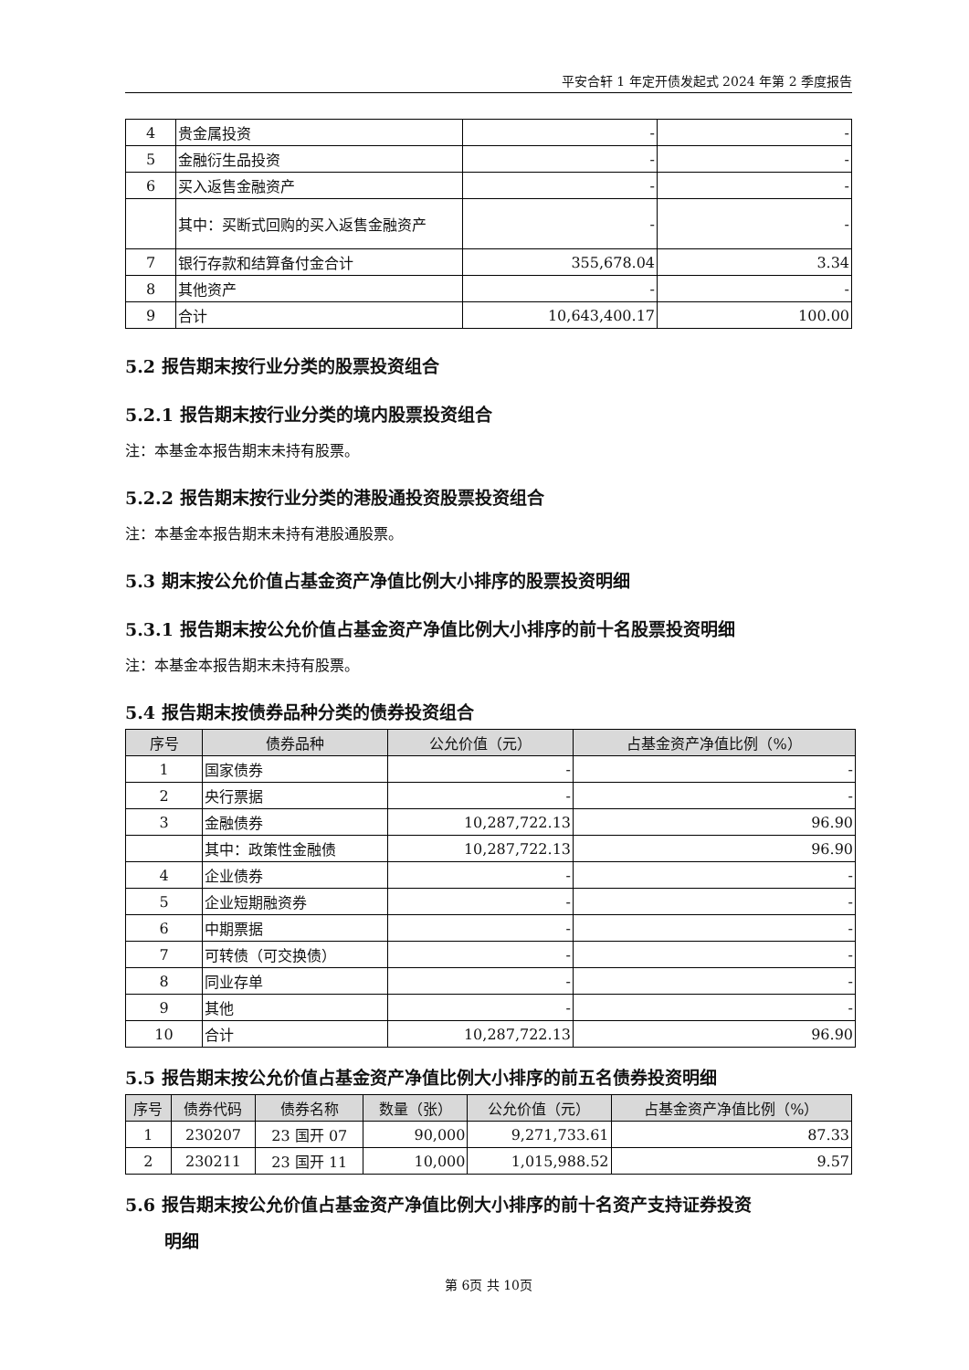平安合轩 1 年定开债发起式 2024 年第 2 季度报告
| 4 | 贵金属投资 | - | - |
| 5 | 金融衍生品投资 | - | - |
| 6 | 买入返售金融资产 | - | - |
| | 其中：买断式回购的买入返售金融资产 | - | - |
| 7 | 银行存款和结算备付金合计 | 355,678.04 | 3.34 |
| 8 | 其他资产 | - | - |
| 9 | 合计 | 10,643,400.17 | 100.00 |
5.2 报告期末按行业分类的股票投资组合
5.2.1 报告期末按行业分类的境内股票投资组合
注：本基金本报告期末未持有股票。
5.2.2 报告期末按行业分类的港股通投资股票投资组合
注：本基金本报告期末未持有港股通股票。
5.3 期末按公允价值占基金资产净值比例大小排序的股票投资明细
5.3.1 报告期末按公允价值占基金资产净值比例大小排序的前十名股票投资明细
注：本基金本报告期末未持有股票。
5.4 报告期末按债券品种分类的债券投资组合
| 序号 | 债券品种 | 公允价值（元） | 占基金资产净值比例（%） |
| --- | --- | --- | --- |
| 1 | 国家债券 | - | - |
| 2 | 央行票据 | - | - |
| 3 | 金融债券 | 10,287,722.13 | 96.90 |
| | 其中：政策性金融债 | 10,287,722.13 | 96.90 |
| 4 | 企业债券 | - | - |
| 5 | 企业短期融资券 | - | - |
| 6 | 中期票据 | - | - |
| 7 | 可转债（可交换债） | - | - |
| 8 | 同业存单 | - | - |
| 9 | 其他 | - | - |
| 10 | 合计 | 10,287,722.13 | 96.90 |
5.5 报告期末按公允价值占基金资产净值比例大小排序的前五名债券投资明细
| 序号 | 债券代码 | 债券名称 | 数量（张） | 公允价值（元） | 占基金资产净值比例（%） |
| --- | --- | --- | --- | --- | --- |
| 1 | 230207 | 23 国开 07 | 90,000 | 9,271,733.61 | 87.33 |
| 2 | 230211 | 23 国开 11 | 10,000 | 1,015,988.52 | 9.57 |
5.6 报告期末按公允价值占基金资产净值比例大小排序的前十名资产支持证券投资
明细
第 6页 共 10页